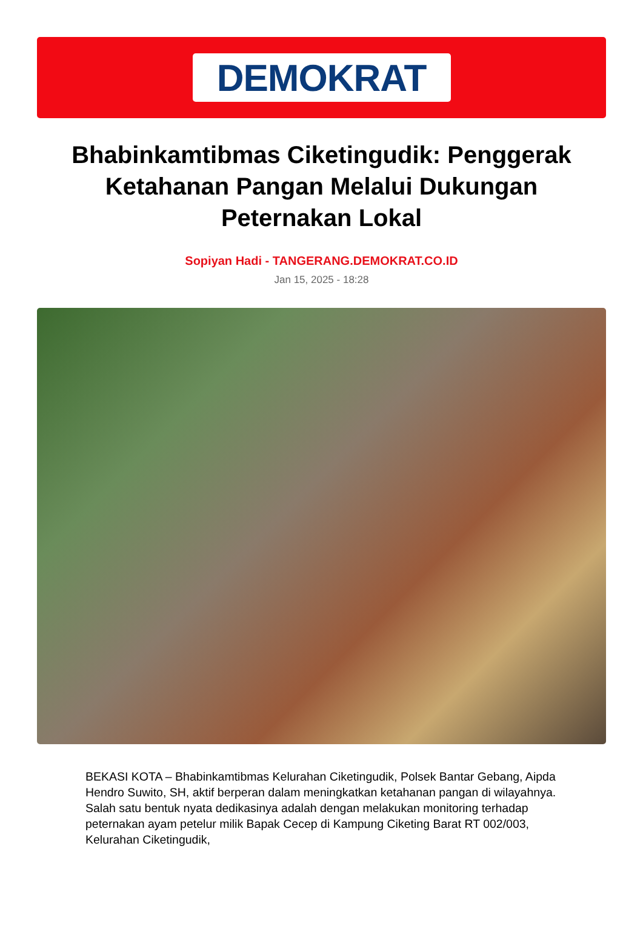DEMOKRAT
Bhabinkamtibmas Ciketingudik: Penggerak Ketahanan Pangan Melalui Dukungan Peternakan Lokal
Sopiyan Hadi - TANGERANG.DEMOKRAT.CO.ID
Jan 15, 2025 - 18:28
BEKASI KOTA – Bhabinkamtibmas Kelurahan Ciketingudik, Polsek Bantar Gebang, Aipda Hendro Suwito, SH, aktif berperan dalam meningkatkan ketahanan pangan di wilayahnya. Salah satu bentuk nyata dedikasinya adalah dengan melakukan monitoring terhadap peternakan ayam petelur milik Bapak Cecep di Kampung Ciketing Barat RT 002/003, Kelurahan Ciketingudik,